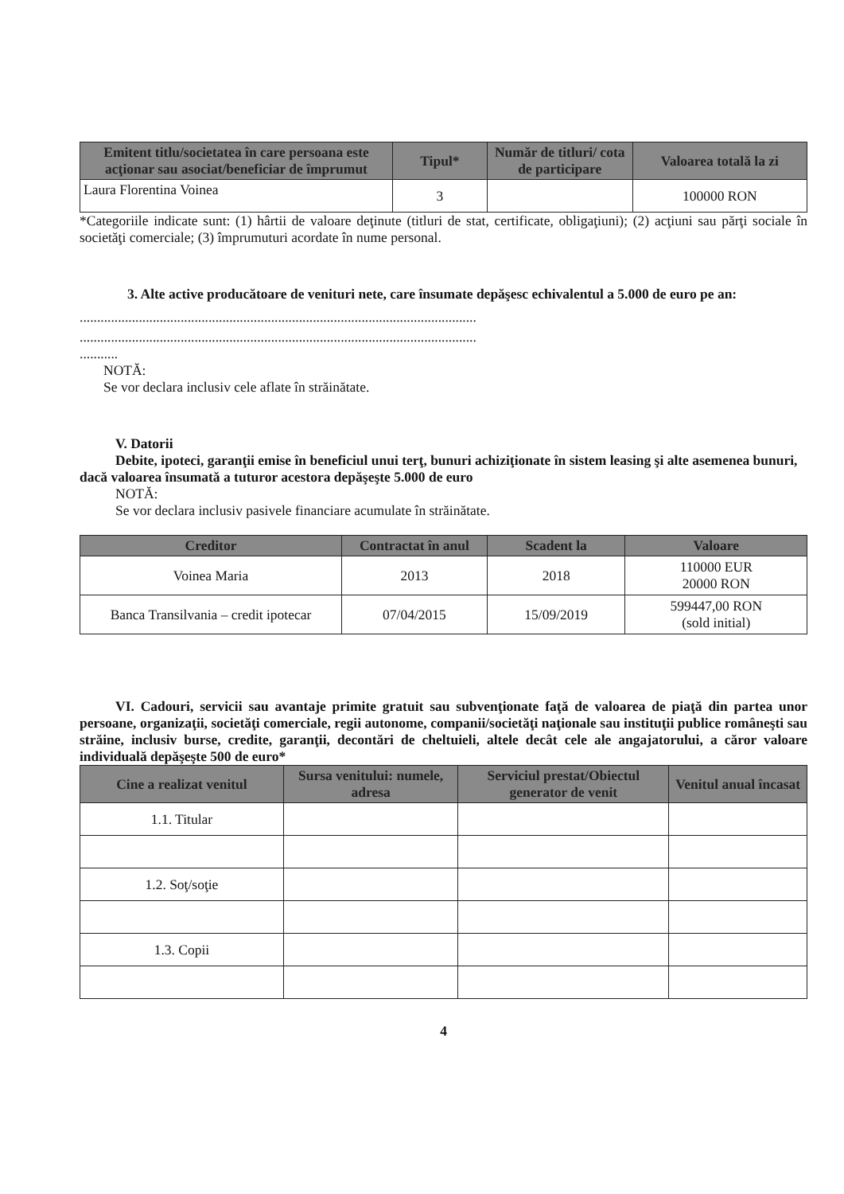| Emitent titlu/societatea în care persoana este acţionar sau asociat/beneficiar de împrumut | Tipul* | Număr de titluri/ cota de participare | Valoarea totală la zi |
| --- | --- | --- | --- |
| Laura Florentina Voinea | 3 | | 100000 RON |
*Categoriile indicate sunt: (1) hârtii de valoare deţinute (titluri de stat, certificate, obligaţiuni); (2) acţiuni sau părţi sociale în societăţi comerciale; (3) împrumuturi acordate în nume personal.
3. Alte active producătoare de venituri nete, care însumate depăşesc echivalentul a 5.000 de euro pe an:
..................................................................................................................
..................................................................................................................
...........
NOTĂ:
Se vor declara inclusiv cele aflate în străinătate.
V. Datorii
Debite, ipoteci, garanţii emise în beneficiul unui terţ, bunuri achiziţionate în sistem leasing şi alte asemenea bunuri, dacă valoarea însumată a tuturor acestora depăşeşte 5.000 de euro
NOTĂ:
Se vor declara inclusiv pasivele financiare acumulate în străinătate.
| Creditor | Contractat în anul | Scadent la | Valoare |
| --- | --- | --- | --- |
| Voinea Maria | 2013 | 2018 | 110000 EUR 20000 RON |
| Banca Transilvania – credit ipotecar | 07/04/2015 | 15/09/2019 | 599447,00 RON (sold initial) |
VI. Cadouri, servicii sau avantaje primite gratuit sau subvenţionate faţă de valoarea de piaţă din partea unor persoane, organizaţii, societăţi comerciale, regii autonome, companii/societăţi naţionale sau instituţii publice româneşti sau străine, inclusiv burse, credite, garanţii, decontări de cheltuieli, altele decât cele ale angajatorului, a căror valoare individuală depăşeşte 500 de euro*
| Cine a realizat venitul | Sursa venitului: numele, adresa | Serviciul prestat/Obiectul generator de venit | Venitul anual încasat |
| --- | --- | --- | --- |
| 1.1. Titular | | | |
| 1.2. Soţ/soţie | | | |
| 1.3. Copii | | | |
4